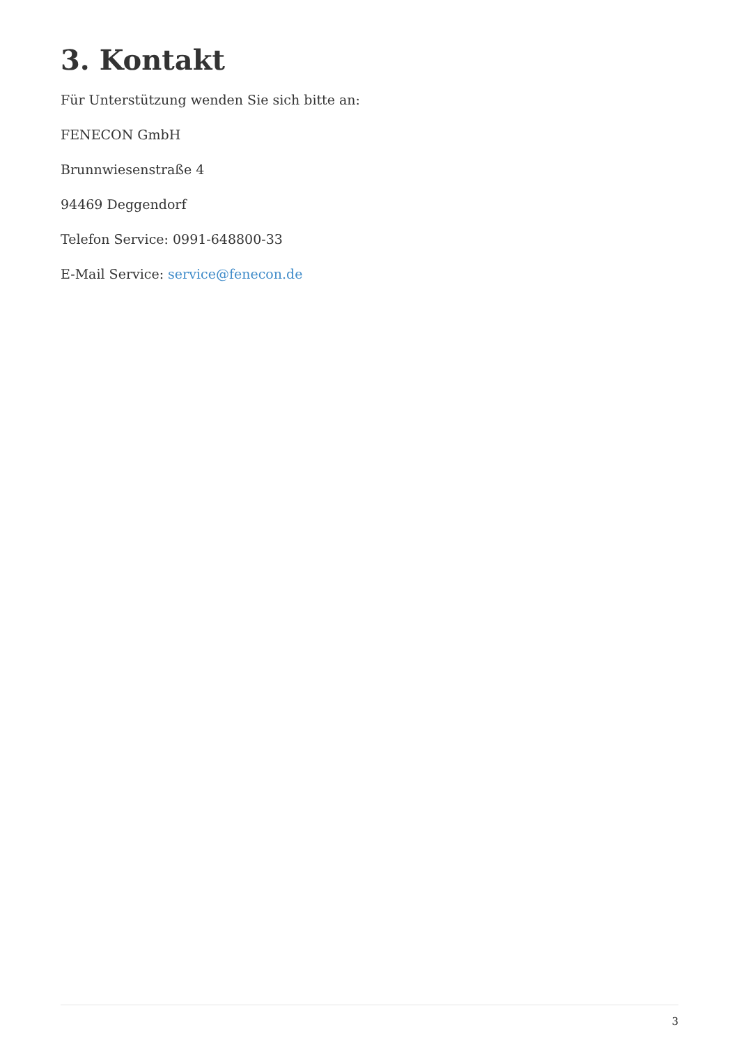3. Kontakt
Für Unterstützung wenden Sie sich bitte an:
FENECON GmbH
Brunnwiesenstraße 4
94469 Deggendorf
Telefon Service: 0991-648800-33
E-Mail Service: service@fenecon.de
3